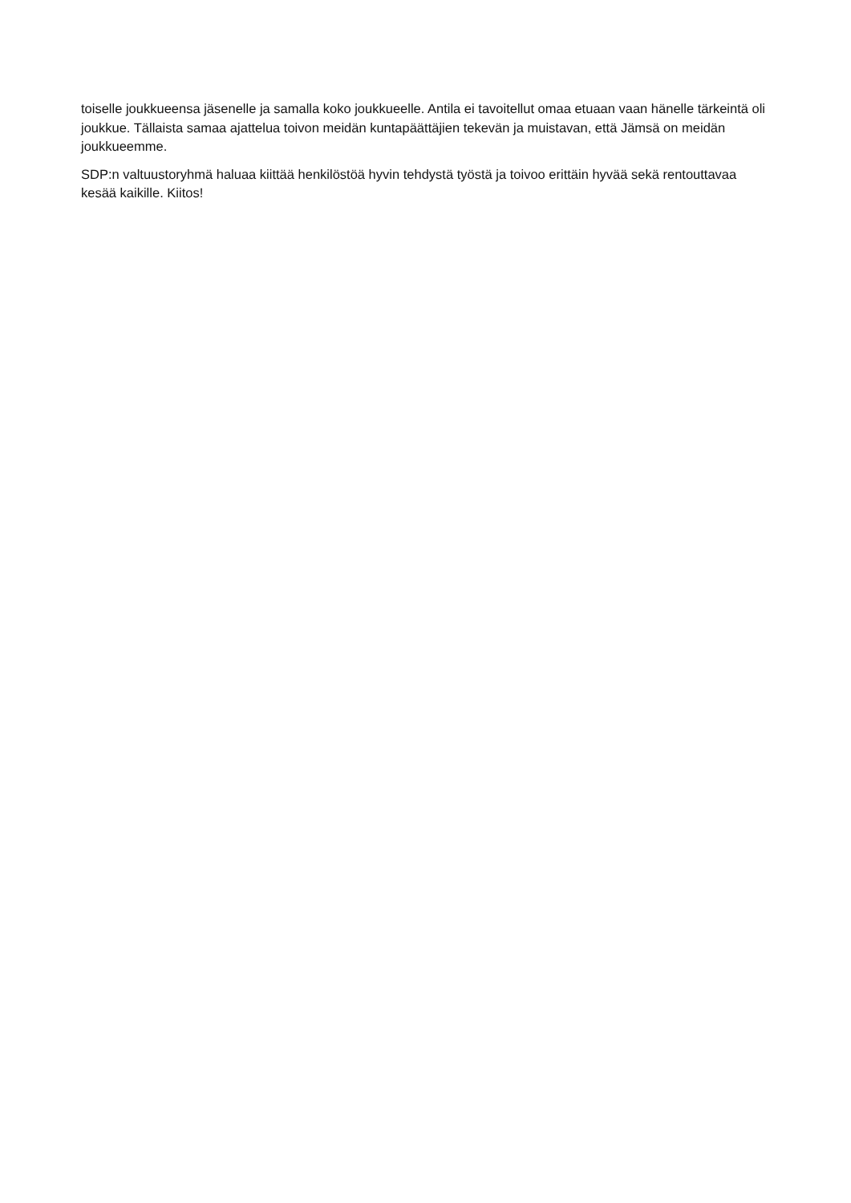toiselle joukkueensa jäsenelle ja samalla koko joukkueelle. Antila ei tavoitellut omaa etuaan vaan hänelle tärkeintä oli joukkue. Tällaista samaa ajattelua toivon meidän kuntapäättäjien tekevän ja muistavan, että Jämsä on meidän joukkueemme.
SDP:n valtuustoryhmä haluaa kiittää henkilöstöä hyvin tehdystä työstä ja toivoo erittäin hyvää sekä rentouttavaa kesää kaikille. Kiitos!